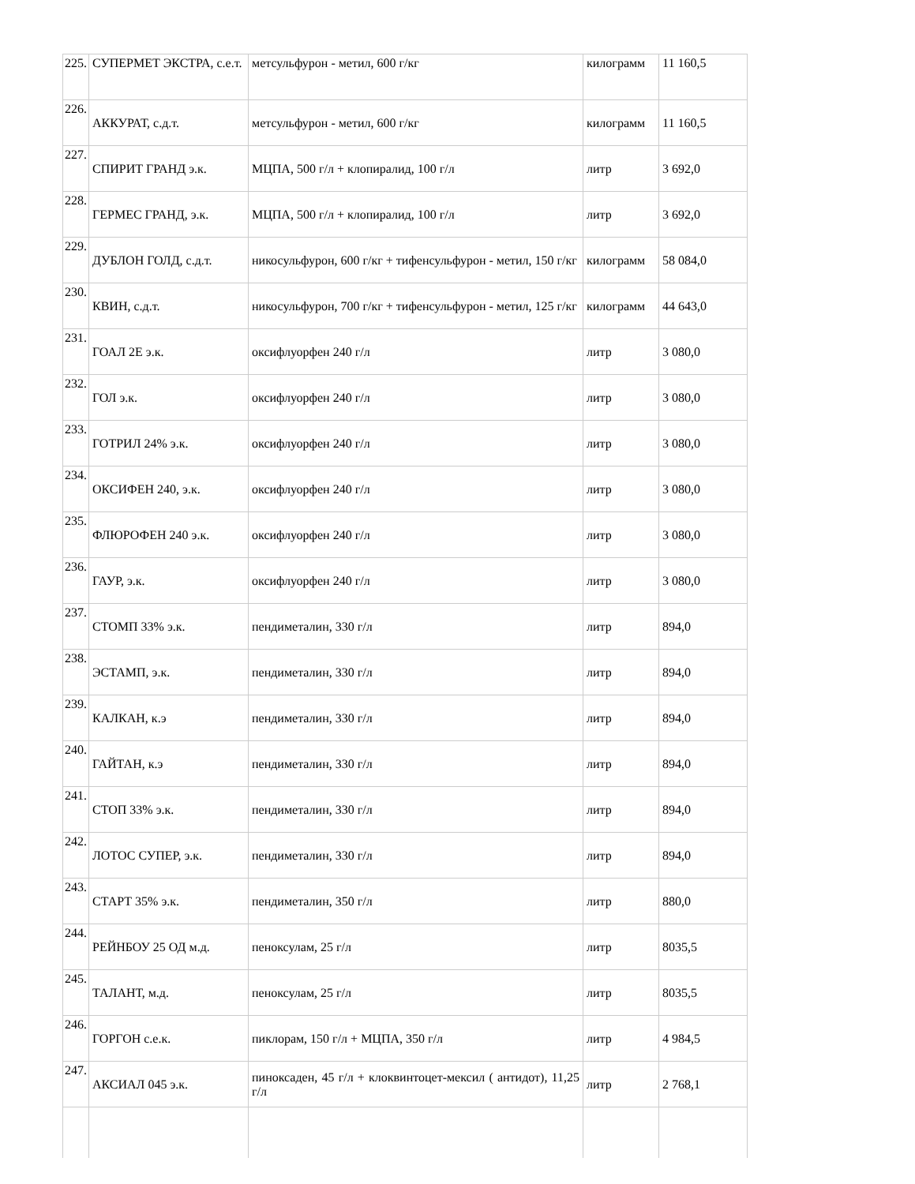| 225. | СУПЕРМЕТ ЭКСТРА, с.е.т. | метсульфурон - метил, 600 г/кг | килограмм | 11 160,5 |
| 226. | АККУРАТ, с.д.т. | метсульфурон - метил, 600 г/кг | килограмм | 11 160,5 |
| 227. | СПИРИТ ГРАНД э.к. | МЦПА, 500 г/л + клопиралид, 100 г/л | литр | 3 692,0 |
| 228. | ГЕРМЕС ГРАНД, э.к. | МЦПА, 500 г/л + клопиралид, 100 г/л | литр | 3 692,0 |
| 229. | ДУБЛОН ГОЛД, с.д.т. | никосульфурон, 600 г/кг + тифенсульфурон - метил, 150 г/кг | килограмм | 58 084,0 |
| 230. | КВИН, с.д.т. | никосульфурон, 700 г/кг + тифенсульфурон - метил, 125 г/кг | килограмм | 44 643,0 |
| 231. | ГОАЛ 2Е э.к. | оксифлуорфен 240 г/л | литр | 3 080,0 |
| 232. | ГОЛ э.к. | оксифлуорфен 240 г/л | литр | 3 080,0 |
| 233. | ГОТРИЛ 24% э.к. | оксифлуорфен 240 г/л | литр | 3 080,0 |
| 234. | ОКСИФЕН 240, э.к. | оксифлуорфен 240 г/л | литр | 3 080,0 |
| 235. | ФЛЮРОФЕН 240 э.к. | оксифлуорфен 240 г/л | литр | 3 080,0 |
| 236. | ГАУР, э.к. | оксифлуорфен 240 г/л | литр | 3 080,0 |
| 237. | СТОМП 33% э.к. | пендиметалин, 330 г/л | литр | 894,0 |
| 238. | ЭСТАМП, э.к. | пендиметалин, 330 г/л | литр | 894,0 |
| 239. | КАЛКАН, к.э | пендиметалин, 330 г/л | литр | 894,0 |
| 240. | ГАЙТАН, к.э | пендиметалин, 330 г/л | литр | 894,0 |
| 241. | СТОП 33% э.к. | пендиметалин, 330 г/л | литр | 894,0 |
| 242. | ЛОТОС СУПЕР, э.к. | пендиметалин, 330 г/л | литр | 894,0 |
| 243. | СТАРТ 35% э.к. | пендиметалин, 350 г/л | литр | 880,0 |
| 244. | РЕЙНБОУ 25 ОД м.д. | пеноксулам, 25 г/л | литр | 8035,5 |
| 245. | ТАЛАНТ, м.д. | пеноксулам, 25 г/л | литр | 8035,5 |
| 246. | ГОРГОН с.е.к. | пиклорам, 150 г/л + МЦПА, 350 г/л | литр | 4 984,5 |
| 247. | АКСИАЛ 045 э.к. | пиноксаден, 45 г/л + клоквинтоцет-мексил ( антидот), 11,25 г/л | литр | 2 768,1 |